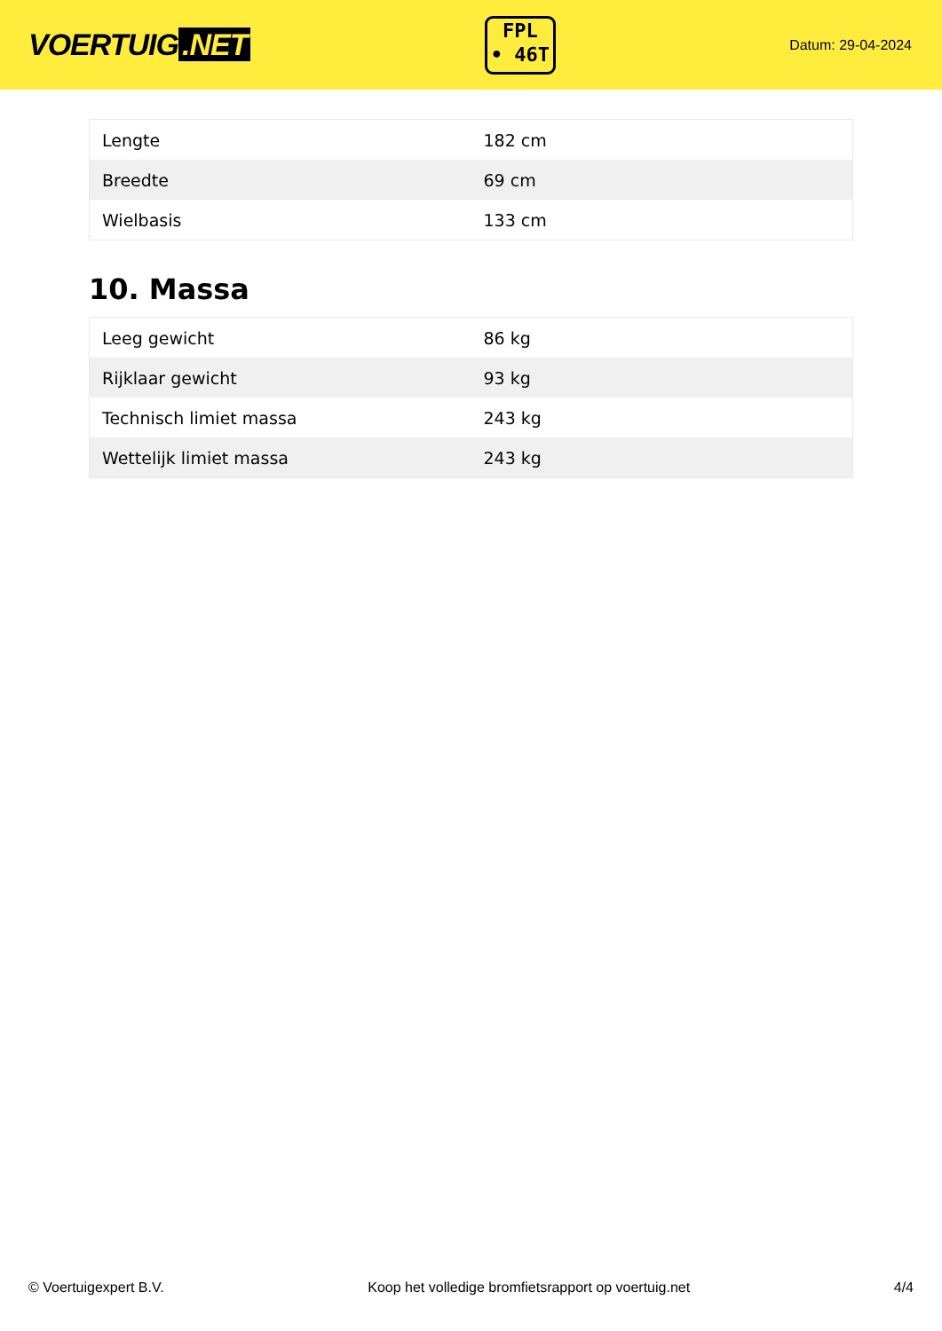VOERTUIG.NET
FPL
• 46T
Datum: 29-04-2024
| Lengte | 182 cm |
| Breedte | 69 cm |
| Wielbasis | 133 cm |
10. Massa
| Leeg gewicht | 86 kg |
| Rijklaar gewicht | 93 kg |
| Technisch limiet massa | 243 kg |
| Wettelijk limiet massa | 243 kg |
© Voertuigexpert B.V. Koop het volledige bromfietsrapport op voertuig.net 4/4